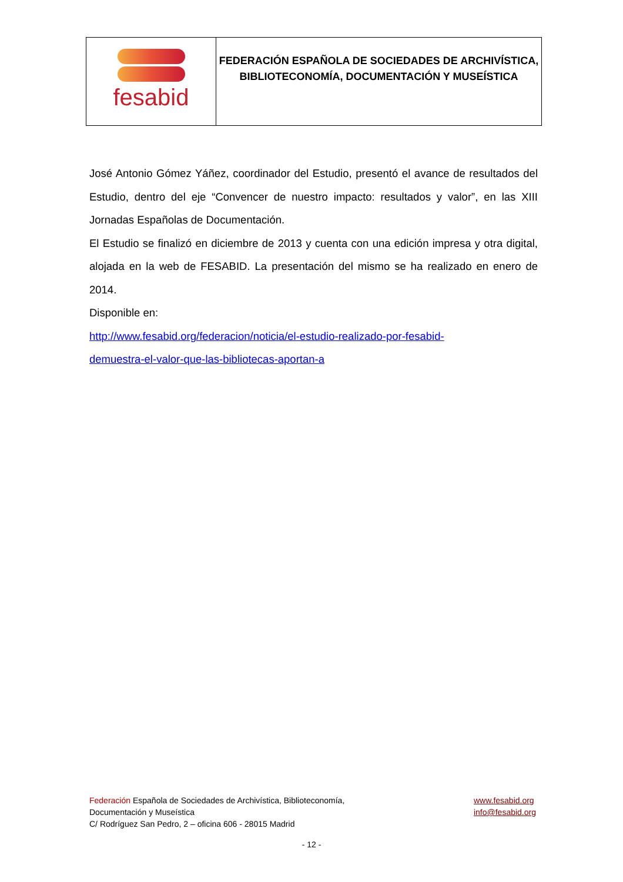| fesabid | FEDERACIÓN ESPAÑOLA DE SOCIEDADES DE ARCHIVÍSTICA, BIBLIOTECONOMÍA, DOCUMENTACIÓN Y MUSEÍSTICA |
José Antonio Gómez Yáñez, coordinador del Estudio, presentó el avance de resultados del Estudio, dentro del eje “Convencer de nuestro impacto: resultados y valor”, en las XIII Jornadas Españolas de Documentación.
El Estudio se finalizó en diciembre de 2013 y cuenta con una edición impresa y otra digital, alojada en la web de FESABID. La presentación del mismo se ha realizado en enero de 2014.
Disponible en:
http://www.fesabid.org/federacion/noticia/el-estudio-realizado-por-fesabid-
demuestra-el-valor-que-las-bibliotecas-aportan-a
Federación Española de Sociedades de Archivística, Biblioteconomía,
Documentación y Museística
C/ Rodríguez San Pedro, 2 – oficina 606 - 28015 Madrid
www.fesabid.org
info@fesabid.org
- 12 -